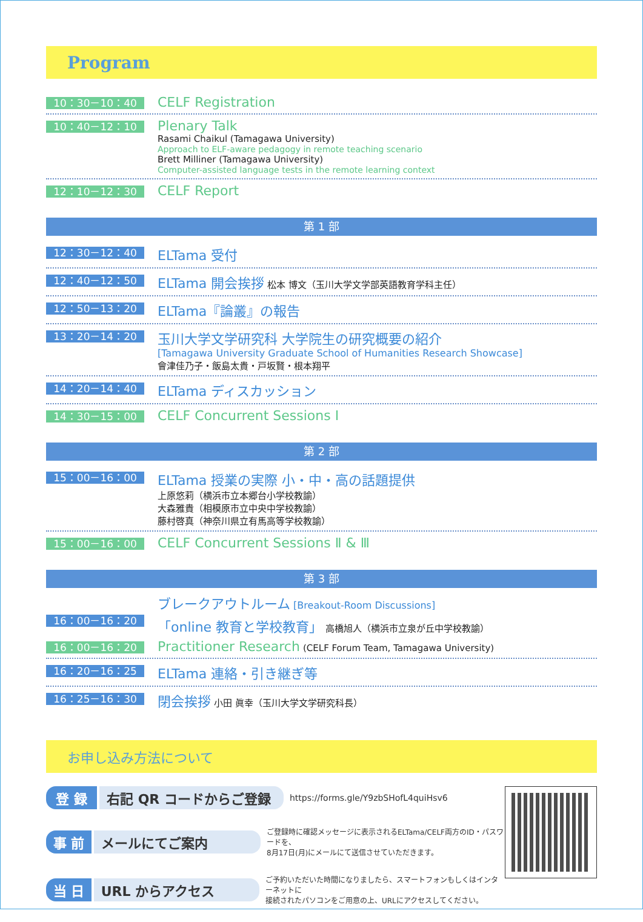Program
10：30－10：40
CELF Registration
10：40－12：10
Plenary Talk
Rasami Chaikul (Tamagawa University)
Approach to ELF-aware pedagogy in remote teaching scenario
Brett Milliner (Tamagawa University)
Computer-assisted language tests in the remote learning context
12：10－12：30
CELF Report
第 1 部
12：30－12：40
ELTama 受付
12：40－12：50
ELTama 開会挨拶 松本 博文（玉川大学文学部英語教育学科主任）
12：50－13：20
ELTama『論叢』の報告
13：20－14：20
玉川大学文学研究科 大学院生の研究概要の紹介
[Tamagawa University Graduate School of Humanities Research Showcase]
會津佳乃子・飯島太貴・戸坂賢・根本翔平
14：20－14：40
ELTama ディスカッション
14：30－15：00
CELF Concurrent Sessions Ⅰ
第 2 部
15：00－16：00
ELTama 授業の実際 小・中・高の話題提供
上原悠莉（横浜市立本郷台小学校教諭）
大森雅貴（相模原市立中央中学校教諭）
藤村啓真（神奈川県立有馬高等学校教諭）
15：00－16：00
CELF Concurrent Sessions Ⅱ & Ⅲ
第 3 部
ブレークアウトルーム [Breakout-Room Discussions]
16：00－16：20
「online 教育と学校教育」 高橋旭人（横浜市立泉が丘中学校教諭）
16：00－16：20
Practitioner Research (CELF Forum Team, Tamagawa University)
16：20－16：25
ELTama 連絡・引き継ぎ等
16：25－16：30
閉会挨拶 小田 眞幸（玉川大学文学研究科長）
お申し込み方法について
登 録 右記 QR コードからご登録
https://forms.gle/Y9zbSHofL4quiHsv6
事 前 メールにてご案内
ご登録時に確認メッセージに表示されるELTama/CELF両方のID・パスワードを、
8月17日(月)にメールにて送信させていただきます。
当 日 URL からアクセス
ご予約いただいた時間になりましたら、スマートフォンもしくはインターネットに
接続されたパソコンをご用意の上、URLにアクセスしてください。